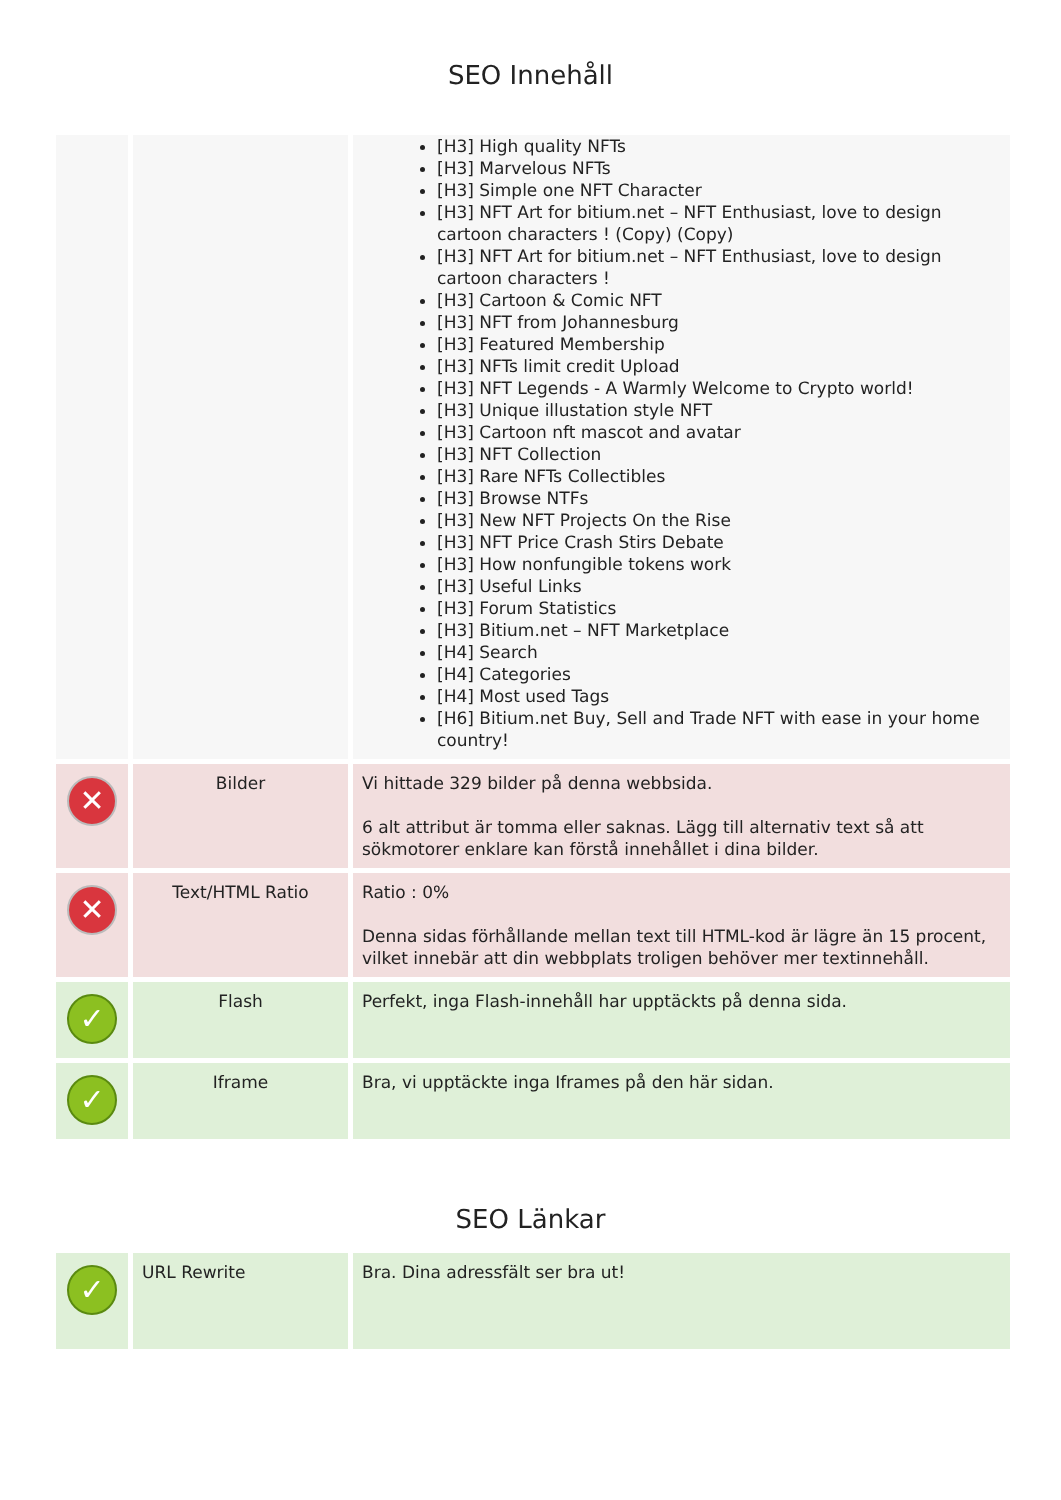SEO Innehåll
| | | [H3] High quality NFTs [H3] Marvelous NFTs [H3] Simple one NFT Character [H3] NFT Art for bitium.net – NFT Enthusiast, love to design cartoon characters ! (Copy) (Copy) [H3] NFT Art for bitium.net – NFT Enthusiast, love to design cartoon characters ! [H3] Cartoon & Comic NFT [H3] NFT from Johannesburg [H3] Featured Membership [H3] NFTs limit credit Upload [H3] NFT Legends - A Warmly Welcome to Crypto world! [H3] Unique illustation style NFT [H3] Cartoon nft mascot and avatar [H3] NFT Collection [H3] Rare NFTs Collectibles [H3] Browse NTFs [H3] New NFT Projects On the Rise [H3] NFT Price Crash Stirs Debate [H3] How nonfungible tokens work [H3] Useful Links [H3] Forum Statistics [H3] Bitium.net – NFT Marketplace [H4] Search [H4] Categories [H4] Most used Tags [H6] Bitium.net Buy, Sell and Trade NFT with ease in your home country! |
| ✕ | Bilder | Vi hittade 329 bilder på denna webbsida. 6 alt attribut är tomma eller saknas. Lägg till alternativ text så att sökmotorer enklare kan förstå innehållet i dina bilder. |
| ✕ | Text/HTML Ratio | Ratio : 0% Denna sidas förhållande mellan text till HTML-kod är lägre än 15 procent, vilket innebär att din webbplats troligen behöver mer textinnehåll. |
| ✓ | Flash | Perfekt, inga Flash-innehåll har upptäckts på denna sida. |
| ✓ | Iframe | Bra, vi upptäckte inga Iframes på den här sidan. |
SEO Länkar
| ✓ | URL Rewrite | Bra. Dina adressfält ser bra ut! |